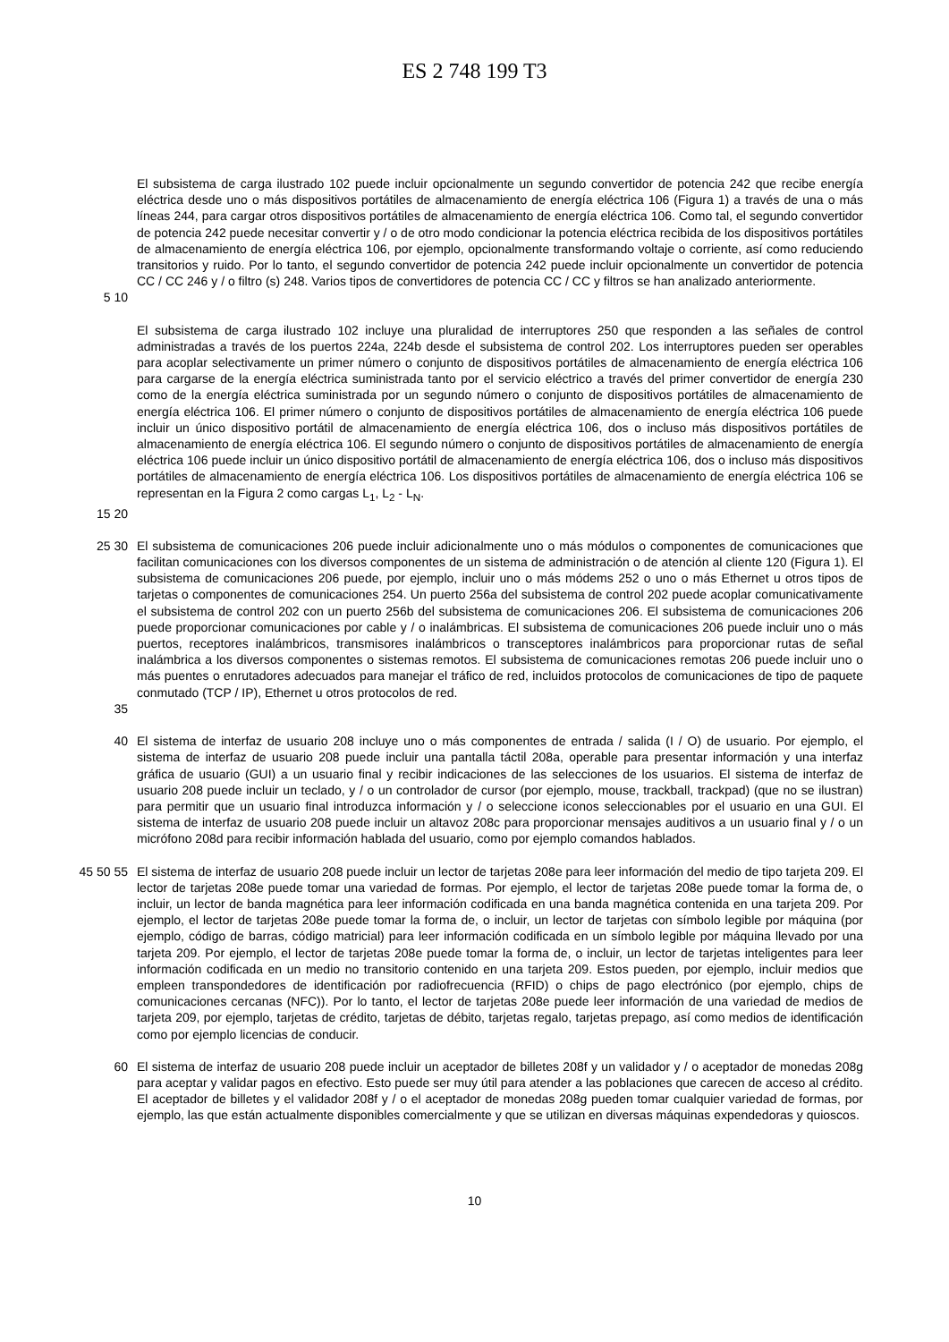ES 2 748 199 T3
El subsistema de carga ilustrado 102 puede incluir opcionalmente un segundo convertidor de potencia 242 que recibe energía eléctrica desde uno o más dispositivos portátiles de almacenamiento de energía eléctrica 106 (Figura 1) a través de una o más líneas 244, para cargar otros dispositivos portátiles de almacenamiento de energía eléctrica 106. Como tal, el segundo convertidor de potencia 242 puede necesitar convertir y / o de otro modo condicionar la potencia eléctrica recibida de los dispositivos portátiles de almacenamiento de energía eléctrica 106, por ejemplo, opcionalmente transformando voltaje o corriente, así como reduciendo transitorios y ruido. Por lo tanto, el segundo convertidor de potencia 242 puede incluir opcionalmente un convertidor de potencia CC / CC 246 y / o filtro (s) 248. Varios tipos de convertidores de potencia CC / CC y filtros se han analizado anteriormente.
5 10
El subsistema de carga ilustrado 102 incluye una pluralidad de interruptores 250 que responden a las señales de control administradas a través de los puertos 224a, 224b desde el subsistema de control 202. Los interruptores pueden ser operables para acoplar selectivamente un primer número o conjunto de dispositivos portátiles de almacenamiento de energía eléctrica 106 para cargarse de la energía eléctrica suministrada tanto por el servicio eléctrico a través del primer convertidor de energía 230 como de la energía eléctrica suministrada por un segundo número o conjunto de dispositivos portátiles de almacenamiento de energía eléctrica 106. El primer número o conjunto de dispositivos portátiles de almacenamiento de energía eléctrica 106 puede incluir un único dispositivo portátil de almacenamiento de energía eléctrica 106, dos o incluso más dispositivos portátiles de almacenamiento de energía eléctrica 106. El segundo número o conjunto de dispositivos portátiles de almacenamiento de energía eléctrica 106 puede incluir un único dispositivo portátil de almacenamiento de energía eléctrica 106, dos o incluso más dispositivos portátiles de almacenamiento de energía eléctrica 106. Los dispositivos portátiles de almacenamiento de energía eléctrica 106 se representan en la Figura 2 como cargas L<sub>1</sub>, L<sub>2</sub> - L<sub>N</sub>.
15 20
25 30 El subsistema de comunicaciones 206 puede incluir adicionalmente uno o más módulos o componentes de comunicaciones que facilitan comunicaciones con los diversos componentes de un sistema de administración o de atención al cliente 120 (Figura 1). El subsistema de comunicaciones 206 puede, por ejemplo, incluir uno o más módems 252 o uno o más Ethernet u otros tipos de tarjetas o componentes de comunicaciones 254. Un puerto 256a del subsistema de control 202 puede acoplar comunicativamente el subsistema de control 202 con un puerto 256b del subsistema de comunicaciones 206. El subsistema de comunicaciones 206 puede proporcionar comunicaciones por cable y / o inalámbricas. El subsistema de comunicaciones 206 puede incluir uno o más puertos, receptores inalámbricos, transmisores inalámbricos o transceptores inalámbricos para proporcionar rutas de señal inalámbrica a los diversos componentes o sistemas remotos. El subsistema de comunicaciones remotas 206 puede incluir uno o más puentes o enrutadores adecuados para manejar el tráfico de red, incluidos protocolos de comunicaciones de tipo de paquete conmutado (TCP / IP), Ethernet u otros protocolos de red.
35
40 El sistema de interfaz de usuario 208 incluye uno o más componentes de entrada / salida (I / O) de usuario. Por ejemplo, el sistema de interfaz de usuario 208 puede incluir una pantalla táctil 208a, operable para presentar información y una interfaz gráfica de usuario (GUI) a un usuario final y recibir indicaciones de las selecciones de los usuarios. El sistema de interfaz de usuario 208 puede incluir un teclado, y / o un controlador de cursor (por ejemplo, mouse, trackball, trackpad) (que no se ilustran) para permitir que un usuario final introduzca información y / o seleccione iconos seleccionables por el usuario en una GUI. El sistema de interfaz de usuario 208 puede incluir un altavoz 208c para proporcionar mensajes auditivos a un usuario final y / o un micrófono 208d para recibir información hablada del usuario, como por ejemplo comandos hablados.
45 50 55 El sistema de interfaz de usuario 208 puede incluir un lector de tarjetas 208e para leer información del medio de tipo tarjeta 209. El lector de tarjetas 208e puede tomar una variedad de formas. Por ejemplo, el lector de tarjetas 208e puede tomar la forma de, o incluir, un lector de banda magnética para leer información codificada en una banda magnética contenida en una tarjeta 209. Por ejemplo, el lector de tarjetas 208e puede tomar la forma de, o incluir, un lector de tarjetas con símbolo legible por máquina (por ejemplo, código de barras, código matricial) para leer información codificada en un símbolo legible por máquina llevado por una tarjeta 209. Por ejemplo, el lector de tarjetas 208e puede tomar la forma de, o incluir, un lector de tarjetas inteligentes para leer información codificada en un medio no transitorio contenido en una tarjeta 209. Estos pueden, por ejemplo, incluir medios que empleen transpondedores de identificación por radiofrecuencia (RFID) o chips de pago electrónico (por ejemplo, chips de comunicaciones cercanas (NFC)). Por lo tanto, el lector de tarjetas 208e puede leer información de una variedad de medios de tarjeta 209, por ejemplo, tarjetas de crédito, tarjetas de débito, tarjetas regalo, tarjetas prepago, así como medios de identificación como por ejemplo licencias de conducir.
60 El sistema de interfaz de usuario 208 puede incluir un aceptador de billetes 208f y un validador y / o aceptador de monedas 208g para aceptar y validar pagos en efectivo. Esto puede ser muy útil para atender a las poblaciones que carecen de acceso al crédito. El aceptador de billetes y el validador 208f y / o el aceptador de monedas 208g pueden tomar cualquier variedad de formas, por ejemplo, las que están actualmente disponibles comercialmente y que se utilizan en diversas máquinas expendedoras y quioscos.
10